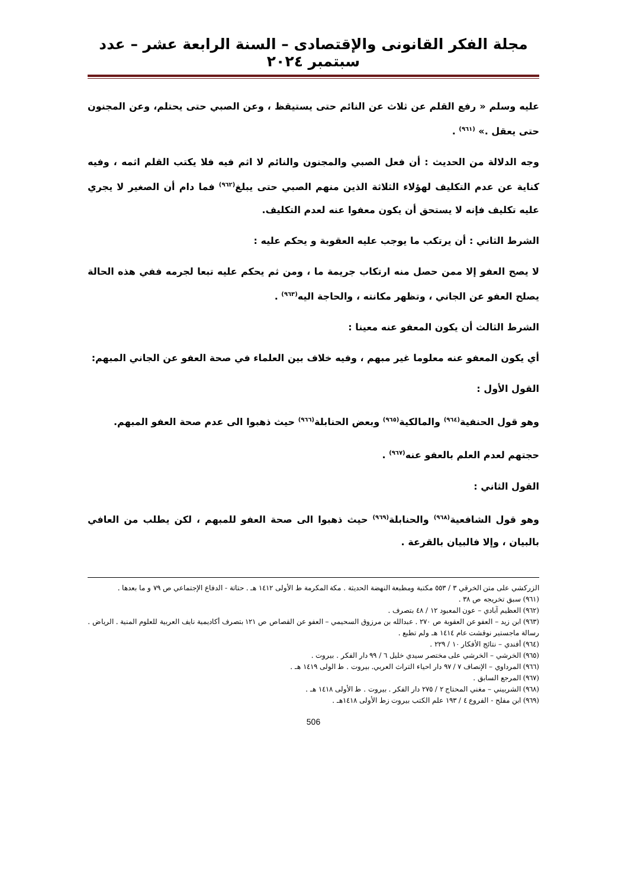مجلة الفكر القانونى والإقتصادى – السنة الرابعة عشر – عدد سبتمبر ٢٠٢٤
عليه وسلم « رفع القلم عن ثلاث عن النائم حتى يستيقظ ، وعن الصبي حتى يحتلم، وعن المجنون حتى يعقل .» <sup>(٩٦١)</sup> .
وجه الدلالة من الحديث : أن فعل الصبي والمجنون والنائم لا اثم فيه فلا يكتب القلم اثمه ، وفيه كناية عن عدم التكليف لهؤلاء الثلاثة الذين منهم الصبي حتى يبلغ<sup>(٩٦٢)</sup> فما دام أن الصغير لا يجري عليه تكليف فإنه لا يستحق أن يكون معفوا عنه لعدم التكليف.
الشرط الثاني : أن يرتكب ما يوجب عليه العقوبة و يحكم عليه :
لا يصح العفو إلا ممن حصل منه ارتكاب جريمة ما ، ومن ثم يحكم عليه تبعا لجرمه ففي هذه الحالة يصلح العفو عن الجاني ، وتظهر مكانته ، والحاجة اليه<sup>(٩٦٣)</sup> .
الشرط الثالث أن يكون المعفو عنه معينا :
أي يكون المعفو عنه معلوما غير مبهم ، وفيه خلاف بين العلماء في صحة العفو عن الجاني المبهم:
القول الأول :
وهو قول الحنفية<sup>(٩٦٤)</sup> والمالكية<sup>(٩٦٥)</sup> وبعض الحنابلة<sup>(٩٦٦)</sup> حيث ذهبوا الى عدم صحة العفو المبهم.
حجتهم لعدم العلم بالعفو عنه<sup>(٩٦٧)</sup> .
القول الثاني :
وهو قول الشافعية<sup>(٩٦٨)</sup> والحنابلة<sup>(٩٦٩)</sup> حيث ذهبوا الى صحة العفو للمبهم ، لكن يطلب من العافي بالبيان ، وإلا فالبيان بالقرعة .
الزركشي على متن الخرقي ٣ / ٥٥٣ مكتبة ومطبعة النهضة الحديثة . مكة المكرمة ط الأولى ١٤١٢ هـ . حتاتة - الدفاع الإجتماعي ص ٧٩ و ما بعدها .
(٩٦١) سبق تخريجه ص ٣٨ .
(٩٦٢) العظيم آبادي – عون المعبود ١٢ / ٤٨ بتصرف .
(٩٦٣) ابن زيد – العفو عن العقوبة ص ٢٧٠ . عبدالله بن مرزوق السحيمي – العفو عن القصاص ص ١٢١ بتصرف أكاديمية نايف العربية للعلوم المنية . الرياض . رسالة ماجستير نوقشت عام ١٤١٤ هـ ولم تطبع .
(٩٦٤) أفندي – نتائج الأفكار ١٠ / ٢٢٩ .
(٩٦٥) الخرشي – الخرشي على مختصر سيدي خليل ٦ / ٩٩ دار الفكر . بيروت .
(٩٦٦) المرداوي – الإنصاف ٧ / ٩٧ دار احياء التراث العربي. بيروت . ط الولى ١٤١٩ هـ .
(٩٦٧) المرجع السابق .
(٩٦٨) الشربيني – مغني المحتاج ٢ / ٢٧٥ دار الفكر . بيروت . ط الأولى ١٤١٨ هـ .
(٩٦٩) ابن مفلح - الفروع ٤ / ١٩٣ علم الكتب بيروت زط الأولى ١٤١٨هـ .
506